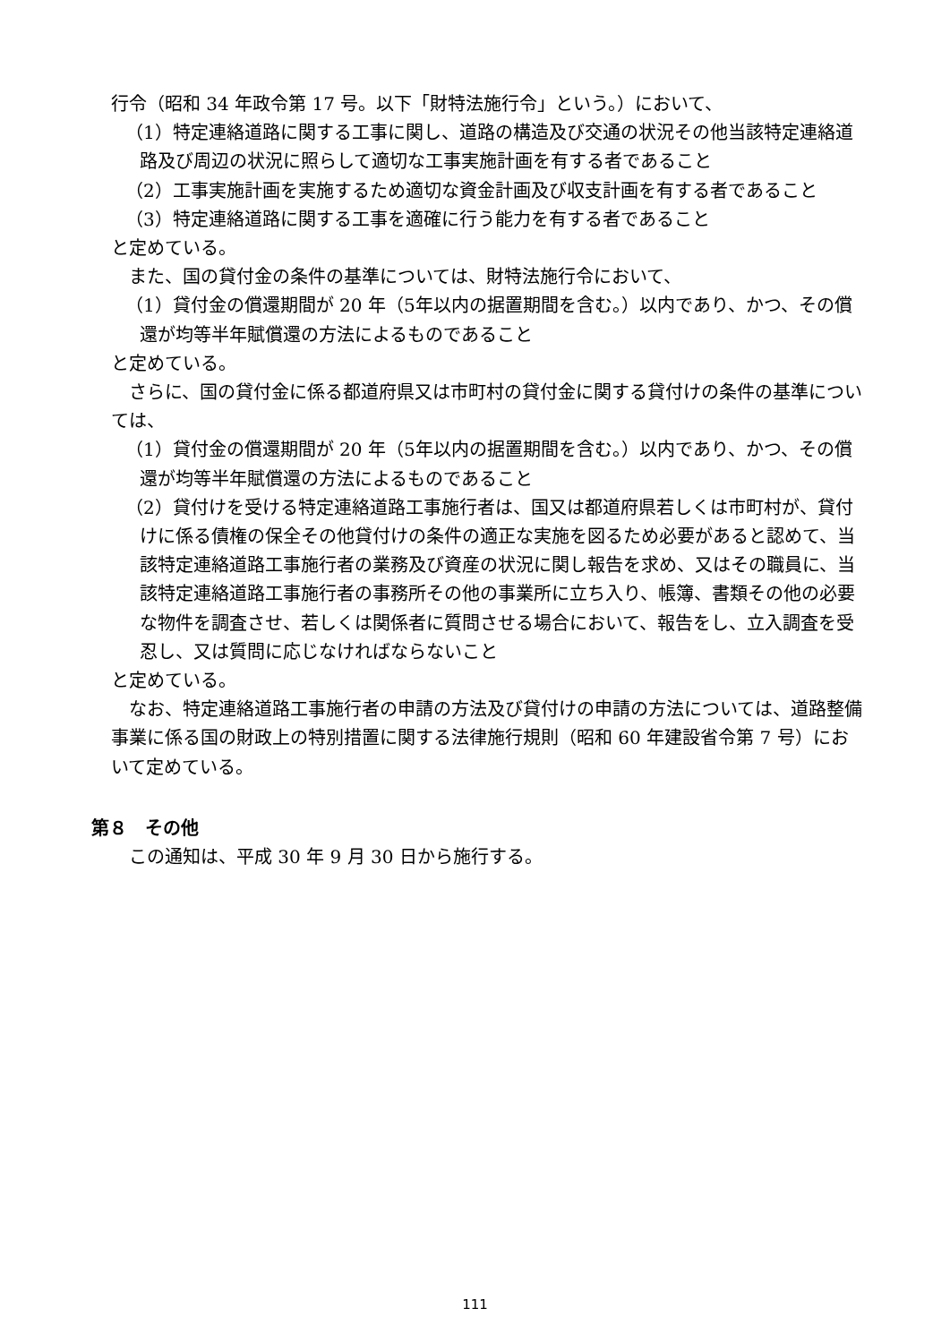行令（昭和 34 年政令第 17 号。以下「財特法施行令」という。）において、
（1）特定連絡道路に関する工事に関し、道路の構造及び交通の状況その他当該特定連絡道路及び周辺の状況に照らして適切な工事実施計画を有する者であること
（2）工事実施計画を実施するため適切な資金計画及び収支計画を有する者であること
（3）特定連絡道路に関する工事を適確に行う能力を有する者であること
と定めている。
また、国の貸付金の条件の基準については、財特法施行令において、
（1）貸付金の償還期間が 20 年（5年以内の据置期間を含む。）以内であり、かつ、その償還が均等半年賦償還の方法によるものであること
と定めている。
さらに、国の貸付金に係る都道府県又は市町村の貸付金に関する貸付けの条件の基準については、
（1）貸付金の償還期間が 20 年（5年以内の据置期間を含む。）以内であり、かつ、その償還が均等半年賦償還の方法によるものであること
（2）貸付けを受ける特定連絡道路工事施行者は、国又は都道府県若しくは市町村が、貸付けに係る債権の保全その他貸付けの条件の適正な実施を図るため必要があると認めて、当該特定連絡道路工事施行者の業務及び資産の状況に関し報告を求め、又はその職員に、当該特定連絡道路工事施行者の事務所その他の事業所に立ち入り、帳簿、書類その他の必要な物件を調査させ、若しくは関係者に質問させる場合において、報告をし、立入調査を受忍し、又は質問に応じなければならないこと
と定めている。
なお、特定連絡道路工事施行者の申請の方法及び貸付けの申請の方法については、道路整備事業に係る国の財政上の特別措置に関する法律施行規則（昭和 60 年建設省令第 7 号）において定めている。
第８　その他
この通知は、平成 30 年 9 月 30 日から施行する。
111